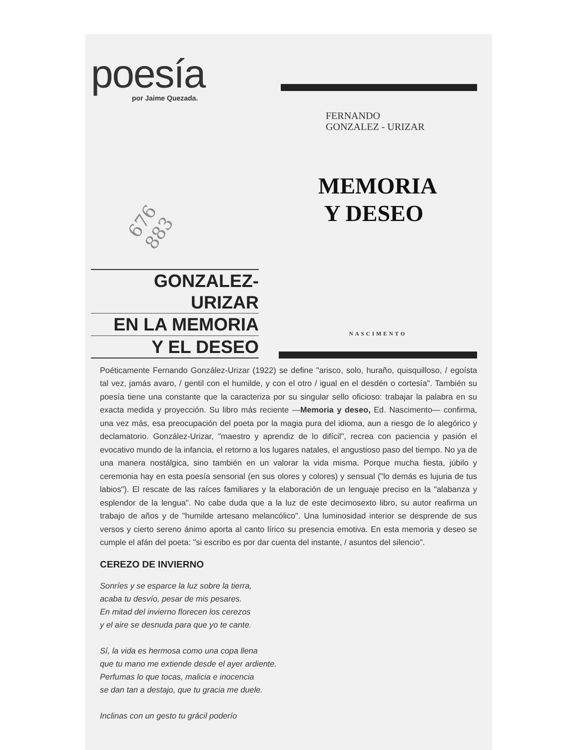poesía
por Jaime Quezada.
676 883
FERNANDO
GONZALEZ - URIZAR
MEMORIA
Y DESEO
GONZALEZ-URIZAR
EN LA MEMORIA
Y EL DESEO
NASCIMENTO
Poéticamente Fernando González-Urizar (1922) se define "arisco, solo, huraño, quisquilloso, / egoísta tal vez, jamás avaro, / gentil con el humilde, y con el otro / igual en el desdén o cortesía". También su poesía tiene una constante que la caracteriza por su singular sello oficioso: trabajar la palabra en su exacta medida y proyección. Su libro más reciente —Memoria y deseo, Ed. Nascimento— confirma, una vez más, esa preocupación del poeta por la magia pura del idioma, aun a riesgo de lo alegórico y declamatorio. González-Urizar, "maestro y aprendiz de lo difícil", recrea con paciencia y pasión el evocativo mundo de la infancia, el retorno a los lugares natales, el angustioso paso del tiempo. No ya de una manera nostálgica, sino también en un valorar la vida misma. Porque mucha fiesta, júbilo y ceremonia hay en esta poesía sensorial (en sus olores y colores) y sensual ("lo demás es lujuria de tus labios"). El rescate de las raíces familiares y la elaboración de un lenguaje preciso en la "alabanza y esplendor de la lengua". No cabe duda que a la luz de este decimosexto libro, su autor reafirma un trabajo de años y de "humilde artesano melancólico". Una luminosidad interior se desprende de sus versos y cierto sereno ánimo aporta al canto lírico su presencia emotiva. En esta memoria y deseo se cumple el afán del poeta: "si escribo es por dar cuenta del instante, / asuntos del silencio".
CEREZO DE INVIERNO
Sonríes y se esparce la luz sobre la tierra,
acaba tu desvío, pesar de mis pesares.
En mitad del invierno florecen los cerezos
y el aire se desnuda para que yo te cante.
Sí, la vida es hermosa como una copa llena
que tu mano me extiende desde el ayer ardiente.
Perfumas lo que tocas, malicia e inocencia
se dan tan a destajo, que tu gracia me duele.
Inclinas con un gesto tu grácil poderío